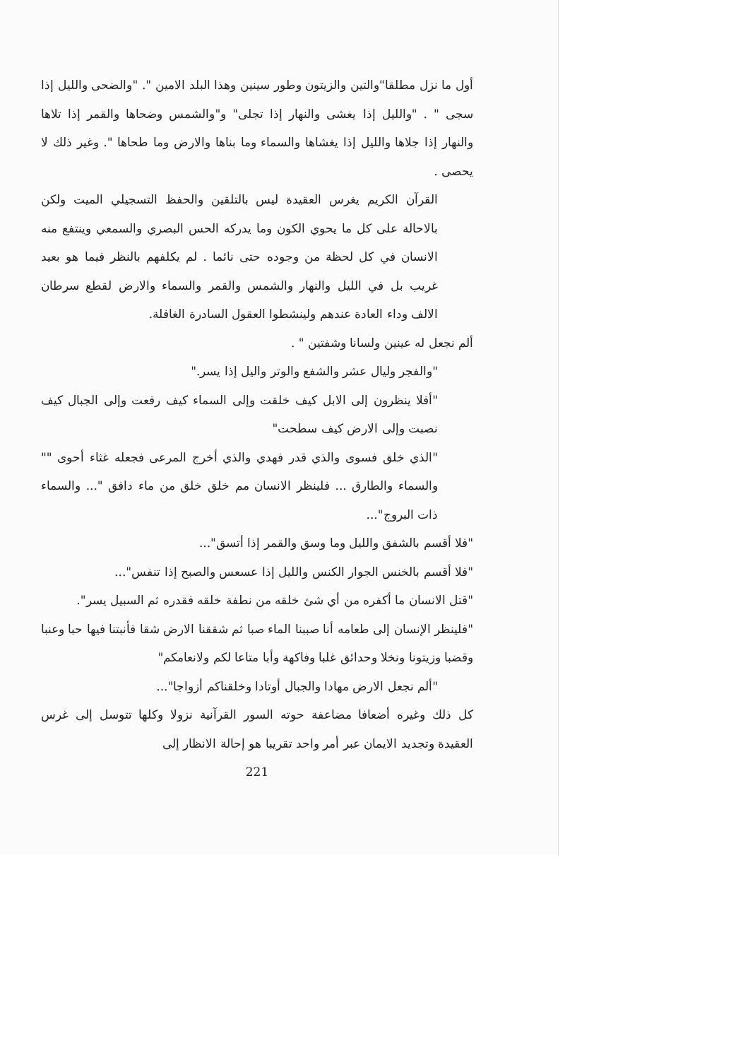أول ما نزل مطلقا"والتين والزيتون وطور سينين وهذا البلد الامين ". "والضحى والليل إذا سجى " . "والليل إذا يغشى والنهار إذا تجلى" و"والشمس وضحاها والقمر إذا تلاها والنهار إذا جلاها والليل إذا يغشاها والسماء وما بناها والارض وما طحاها ". وغير ذلك لا يحصى .
القرآن الكريم يغرس العقيدة ليس بالتلقين والحفظ التسجيلي الميت ولكن بالاحالة على كل ما يحوي الكون وما يدركه الحس البصري والسمعي وينتفع منه الانسان في كل لحظة من وجوده حتى نائما . لم يكلفهم بالنظر فيما هو بعيد غريب بل في الليل والنهار والشمس والقمر والسماء والارض لقطع سرطان الالف وداء العادة عندهم ولينشطوا العقول السادرة الغافلة.
ألم نجعل له عينين ولسانا وشفتين " .
"والفجر وليال عشر والشفع والوتر واليل إذا يسر."
"أفلا ينظرون إلى الابل كيف خلقت وإلى السماء كيف رفعت وإلى الجبال كيف نصبت وإلى الارض كيف سطحت"
"الذي خلق فسوى والذي قدر فهدي والذي أخرج المرعى فجعله غثاء أحوى "" والسماء والطارق ... فلينظر الانسان مم خلق خلق من ماء دافق "... والسماء ذات البروج"...
"فلا أقسم بالشفق والليل وما وسق والقمر إذا أتسق"...
"فلا أقسم بالخنس الجوار الكنس والليل إذا عسعس والصبح إذا تنفس"...
"قتل الانسان ما أكفره من أي شئ خلقه من نطفة خلقه فقدره ثم السبيل يسر".
"فلينظر الإنسان إلى طعامه أنا صببنا الماء صبا ثم شققنا الارض شقا فأنبتنا فيها حبا وعنبا وقضبا وزيتونا ونخلا وحدائق غلبا وفاكهة وأبا متاعا لكم ولانعامكم"
"ألم نجعل الارض مهادا والجبال أوتادا وخلقناكم أزواجا"...
كل ذلك وغيره أضعافا مضاعفة حوته السور القرآنية نزولا وكلها تتوسل إلى غرس العقيدة وتجديد الايمان عبر أمر واحد تقريبا هو إحالة الانظار إلى
221